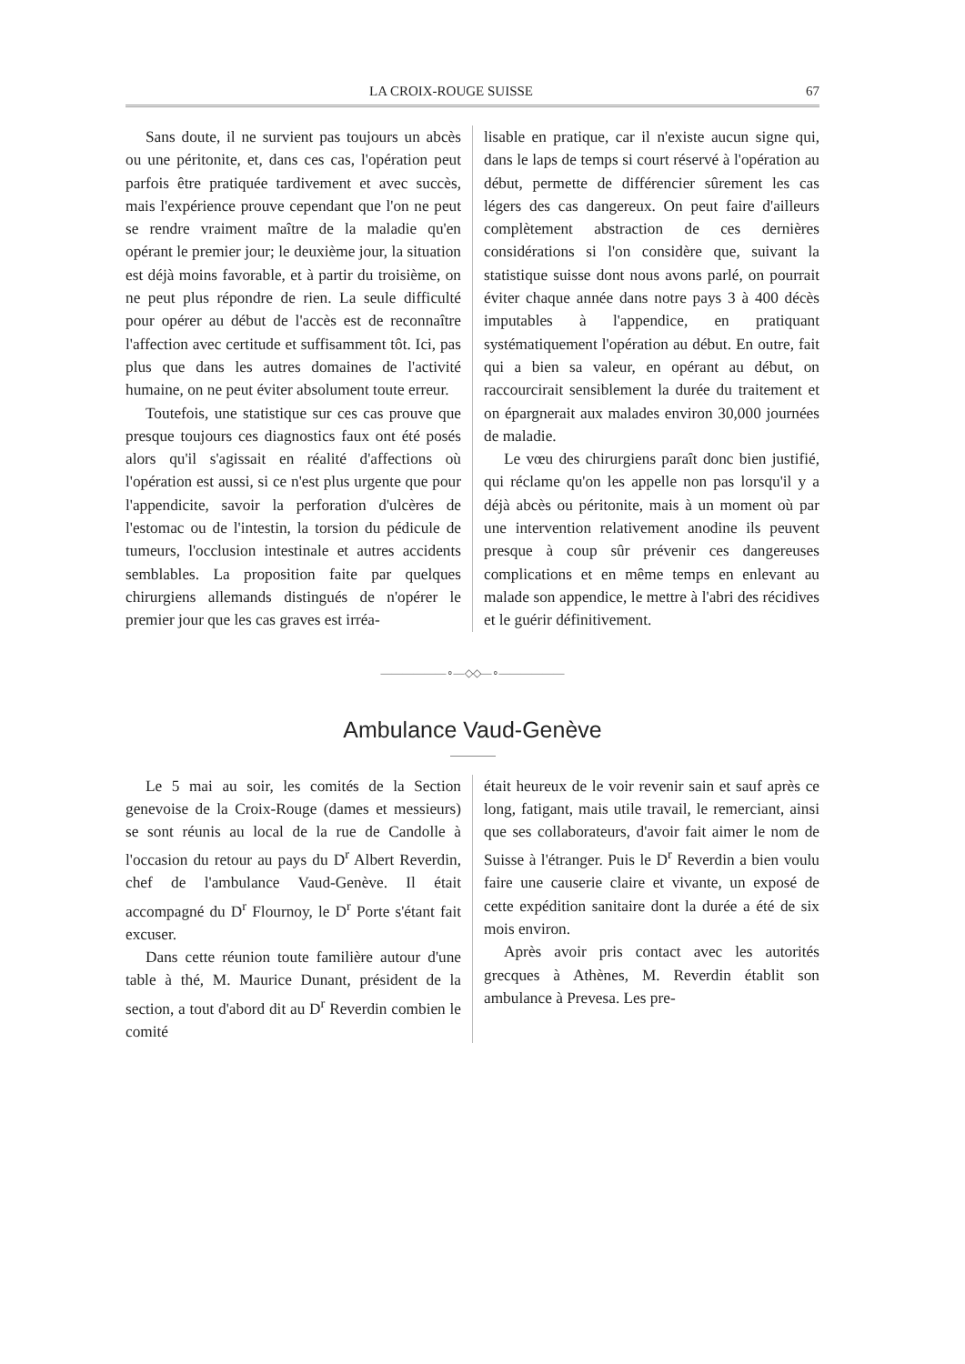LA CROIX-ROUGE SUISSE 67
Sans doute, il ne survient pas toujours un abcès ou une péritonite, et, dans ces cas, l'opération peut parfois être pratiquée tardivement et avec succès, mais l'expérience prouve cependant que l'on ne peut se rendre vraiment maître de la maladie qu'en opérant le premier jour; le deuxième jour, la situation est déjà moins favorable, et à partir du troisième, on ne peut plus répondre de rien. La seule difficulté pour opérer au début de l'accès est de reconnaître l'affection avec certitude et suffisamment tôt. Ici, pas plus que dans les autres domaines de l'activité humaine, on ne peut éviter absolument toute erreur.
Toutefois, une statistique sur ces cas prouve que presque toujours ces diagnostics faux ont été posés alors qu'il s'agissait en réalité d'affections où l'opération est aussi, si ce n'est plus urgente que pour l'appendicite, savoir la perforation d'ulcères de l'estomac ou de l'intestin, la torsion du pédicule de tumeurs, l'occlusion intestinale et autres accidents semblables. La proposition faite par quelques chirurgiens allemands distingués de n'opérer le premier jour que les cas graves est irréa-
lisable en pratique, car il n'existe aucun signe qui, dans le laps de temps si court réservé à l'opération au début, permette de différencier sûrement les cas légers des cas dangereux. On peut faire d'ailleurs complètement abstraction de ces dernières considérations si l'on considère que, suivant la statistique suisse dont nous avons parlé, on pourrait éviter chaque année dans notre pays 3 à 400 décès imputables à l'appendice, en pratiquant systématiquement l'opération au début. En outre, fait qui a bien sa valeur, en opérant au début, on raccourcirait sensiblement la durée du traitement et on épargnerait aux malades environ 30,000 journées de maladie.
Le vœu des chirurgiens paraît donc bien justifié, qui réclame qu'on les appelle non pas lorsqu'il y a déjà abcès ou péritonite, mais à un moment où par une intervention relativement anodine ils peuvent presque à coup sûr prévenir ces dangereuses complications et en même temps en enlevant au malade son appendice, le mettre à l'abri des récidives et le guérir définitivement.
——————∘—◇◇—∘——————
Ambulance Vaud-Genève
Le 5 mai au soir, les comités de la Section genevoise de la Croix-Rouge (dames et messieurs) se sont réunis au local de la rue de Candolle à l'occasion du retour au pays du D<sup>r</sup> Albert Reverdin, chef de l'ambulance Vaud-Genève. Il était accompagné du D<sup>r</sup> Flournoy, le D<sup>r</sup> Porte s'étant fait excuser.
Dans cette réunion toute familière autour d'une table à thé, M. Maurice Dunant, président de la section, a tout d'abord dit au D<sup>r</sup> Reverdin combien le comité
était heureux de le voir revenir sain et sauf après ce long, fatigant, mais utile travail, le remerciant, ainsi que ses collaborateurs, d'avoir fait aimer le nom de Suisse à l'étranger. Puis le D<sup>r</sup> Reverdin a bien voulu faire une causerie claire et vivante, un exposé de cette expédition sanitaire dont la durée a été de six mois environ.
Après avoir pris contact avec les autorités grecques à Athènes, M. Reverdin établit son ambulance à Prevesa. Les pre-